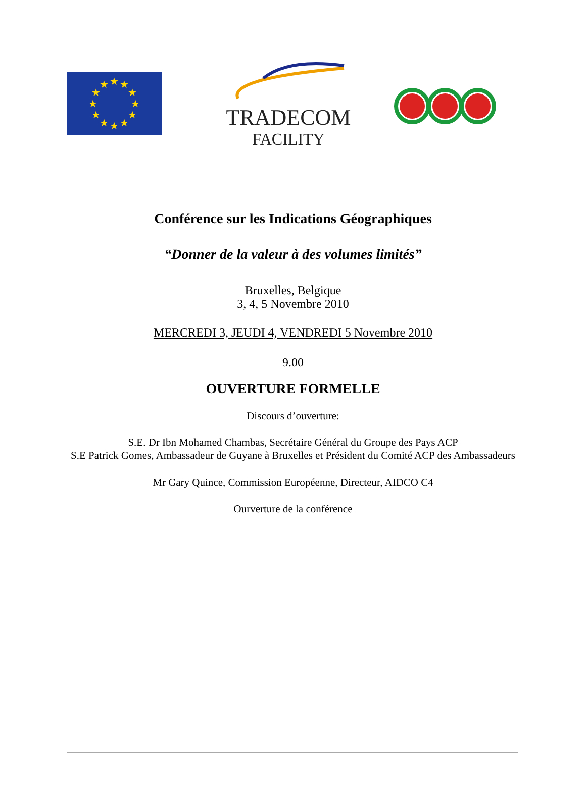★
★
★
★
★
★
★
★
★
★
★
★
TRADECOM
FACILITY
Conférence sur les Indications Géographiques
“Donner de la valeur à des volumes limités”
Bruxelles, Belgique
3, 4, 5 Novembre 2010
MERCREDI 3, JEUDI 4, VENDREDI 5 Novembre 2010
9.00
OUVERTURE FORMELLE
Discours d’ouverture:
S.E. Dr Ibn Mohamed Chambas, Secrétaire Général du Groupe des Pays ACP
S.E Patrick Gomes, Ambassadeur de Guyane à Bruxelles et Président du Comité ACP des Ambassadeurs
Mr Gary Quince, Commission Européenne, Directeur, AIDCO C4
Ourverture de la conférence